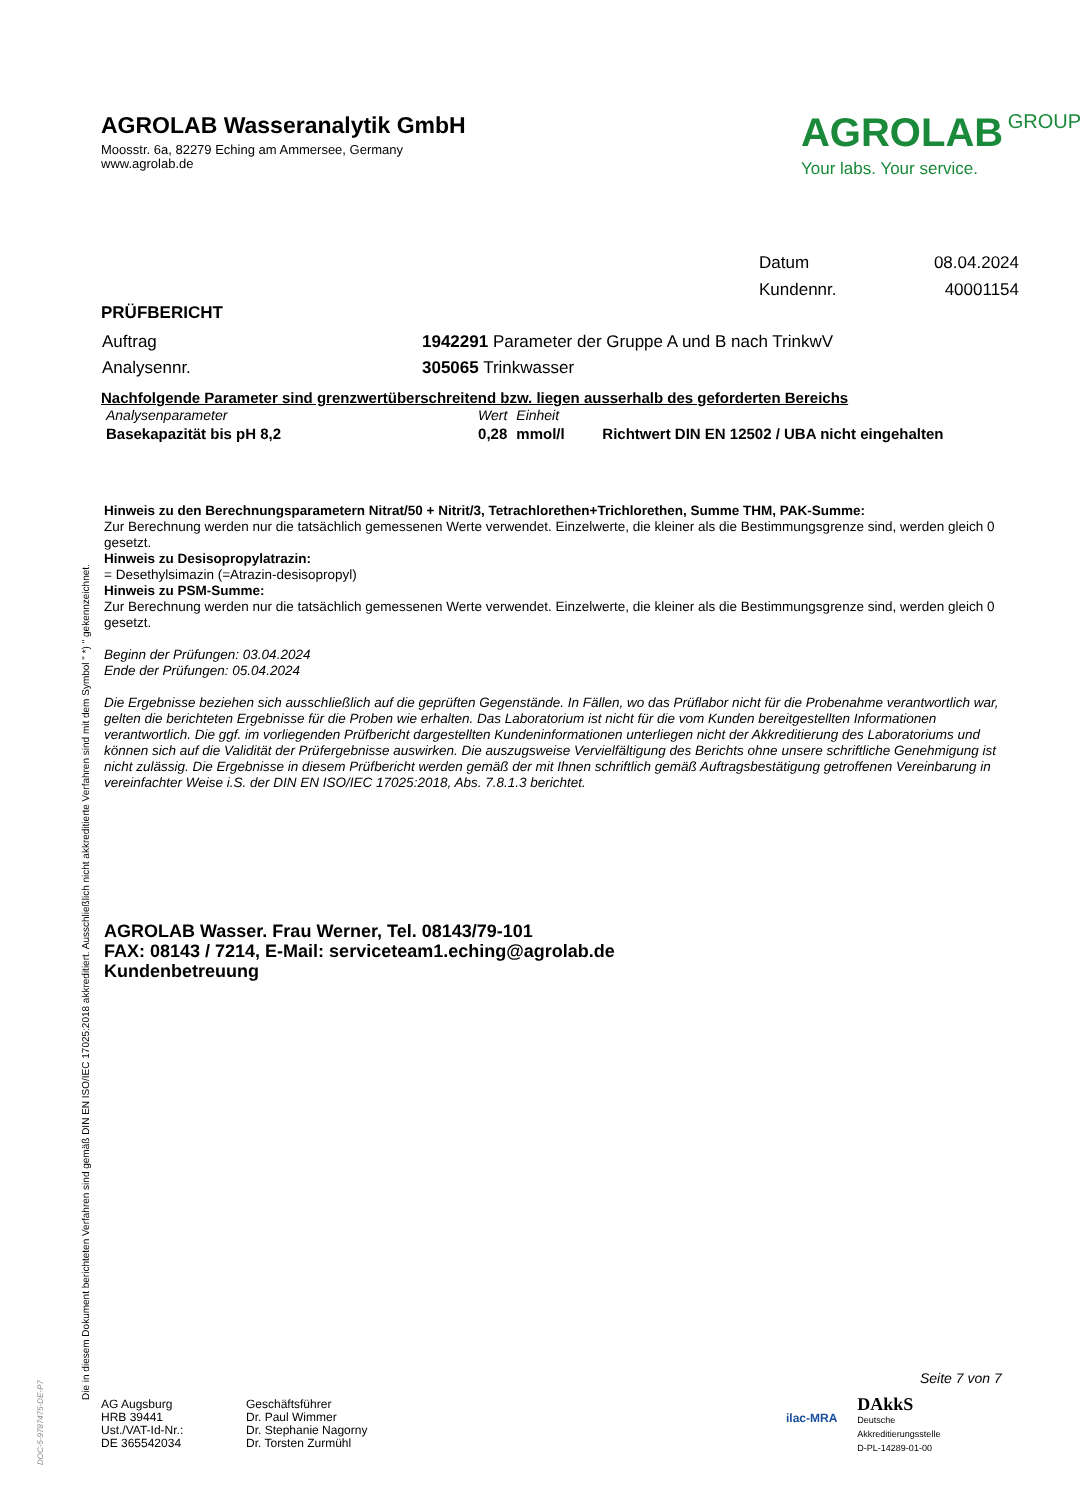AGROLAB Wasseranalytik GmbH
Moosstr. 6a, 82279 Eching am Ammersee, Germany
www.agrolab.de
AGROLAB GROUP
Your labs. Your service.
| Datum | 08.04.2024 |
| Kundennr. | 40001154 |
PRÜFBERICHT
| Auftrag | 1942291 Parameter der Gruppe A und B nach TrinkwV |
| Analysennr. | 305065 Trinkwasser |
Nachfolgende Parameter sind grenzwertüberschreitend bzw. liegen ausserhalb des geforderten Bereichs
| Analysenparameter | Wert | Einheit | |
| --- | --- | --- | --- |
| Basekapazität bis pH 8,2 | 0,28 | mmol/l | Richtwert DIN EN 12502 / UBA nicht eingehalten |
Hinweis zu den Berechnungsparametern Nitrat/50 + Nitrit/3, Tetrachlorethen+Trichlorethen, Summe THM, PAK-Summe:
Zur Berechnung werden nur die tatsächlich gemessenen Werte verwendet. Einzelwerte, die kleiner als die Bestimmungsgrenze sind, werden gleich 0 gesetzt.
Hinweis zu Desisopropylatrazin:
= Desethylsimazin (=Atrazin-desisopropyl)
Hinweis zu PSM-Summe:
Zur Berechnung werden nur die tatsächlich gemessenen Werte verwendet. Einzelwerte, die kleiner als die Bestimmungsgrenze sind, werden gleich 0 gesetzt.
Beginn der Prüfungen: 03.04.2024
Ende der Prüfungen: 05.04.2024
Die Ergebnisse beziehen sich ausschließlich auf die geprüften Gegenstände. In Fällen, wo das Prüflabor nicht für die Probenahme verantwortlich war, gelten die berichteten Ergebnisse für die Proben wie erhalten. Das Laboratorium ist nicht für die vom Kunden bereitgestellten Informationen verantwortlich. Die ggf. im vorliegenden Prüfbericht dargestellten Kundeninformationen unterliegen nicht der Akkreditierung des Laboratoriums und können sich auf die Validität der Prüfergebnisse auswirken. Die auszugsweise Vervielfältigung des Berichts ohne unsere schriftliche Genehmigung ist nicht zulässig. Die Ergebnisse in diesem Prüfbericht werden gemäß der mit Ihnen schriftlich gemäß Auftragsbestätigung getroffenen Vereinbarung in vereinfachter Weise i.S. der DIN EN ISO/IEC 17025:2018, Abs. 7.8.1.3 berichtet.
AGROLAB Wasser. Frau Werner, Tel. 08143/79-101
FAX: 08143 / 7214, E-Mail: serviceteam1.eching@agrolab.de
Kundenbetreuung
Die in diesem Dokument berichteten Verfahren sind gemäß DIN EN ISO/IEC 17025:2018 akkreditiert. Ausschließlich nicht akkreditierte Verfahren sind mit dem Symbol " *) " gekennzeichnet.
DOC-5-9787475-DE-P7
Seite 7 von 7
AG Augsburg
HRB 39441
Ust./VAT-Id-Nr.:
DE 365542034
Geschäftsführer
Dr. Paul Wimmer
Dr. Stephanie Nagorny
Dr. Torsten Zurmühl
ilac-MRA
DAkkS
Deutsche
Akkreditierungsstelle
D-PL-14289-01-00